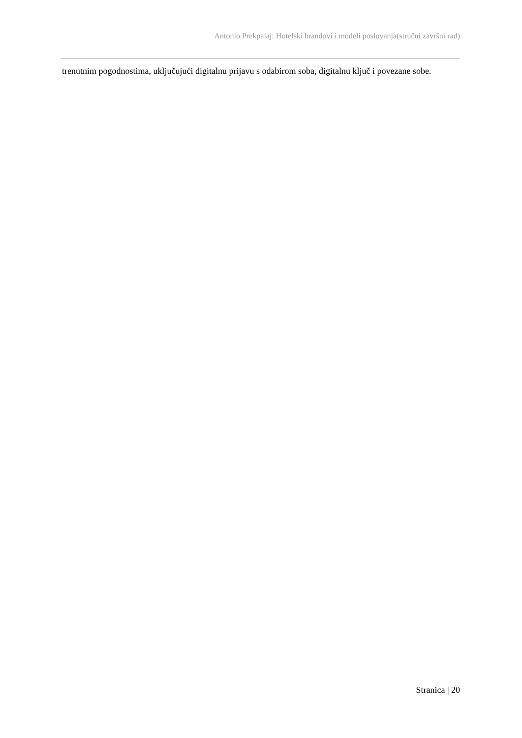Antonio Prekpalaj: Hotelski brandovi i modeli poslovanja(stručni završni rad)
trenutnim pogodnostima, uključujući digitalnu prijavu s odabirom soba, digitalnu ključ i povezane sobe.
Stranica | 20